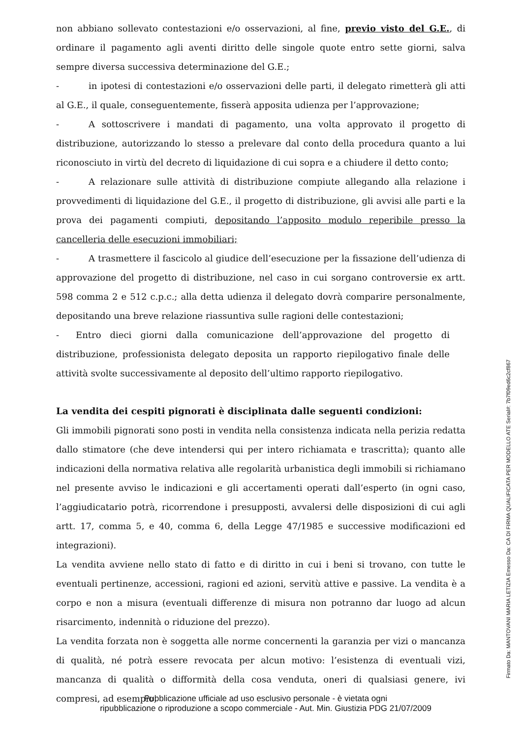non abbiano sollevato contestazioni e/o osservazioni, al fine, previo visto del G.E., di ordinare il pagamento agli aventi diritto delle singole quote entro sette giorni, salva sempre diversa successiva determinazione del G.E.;
- in ipotesi di contestazioni e/o osservazioni delle parti, il delegato rimetterà gli atti al G.E., il quale, conseguentemente, fisserà apposita udienza per l’approvazione;
- A sottoscrivere i mandati di pagamento, una volta approvato il progetto di distribuzione, autorizzando lo stesso a prelevare dal conto della procedura quanto a lui riconosciuto in virtù del decreto di liquidazione di cui sopra e a chiudere il detto conto;
- A relazionare sulle attività di distribuzione compiute allegando alla relazione i provvedimenti di liquidazione del G.E., il progetto di distribuzione, gli avvisi alle parti e la prova dei pagamenti compiuti, depositando l’apposito modulo reperibile presso la cancelleria delle esecuzioni immobiliari;
- A trasmettere il fascicolo al giudice dell’esecuzione per la fissazione dell’udienza di approvazione del progetto di distribuzione, nel caso in cui sorgano controversie ex artt. 598 comma 2 e 512 c.p.c.; alla detta udienza il delegato dovrà comparire personalmente, depositando una breve relazione riassuntiva sulle ragioni delle contestazioni;
- Entro dieci giorni dalla comunicazione dell’approvazione del progetto di distribuzione, professionista delegato deposita un rapporto riepilogativo finale delle attività svolte successivamente al deposito dell’ultimo rapporto riepilogativo.
La vendita dei cespiti pignorati è disciplinata dalle seguenti condizioni:
Gli immobili pignorati sono posti in vendita nella consistenza indicata nella perizia redatta dallo stimatore (che deve intendersi qui per intero richiamata e trascritta); quanto alle indicazioni della normativa relativa alle regolarità urbanistica degli immobili si richiamano nel presente avviso le indicazioni e gli accertamenti operati dall’esperto (in ogni caso, l’aggiudicatario potrà, ricorrendone i presupposti, avvalersi delle disposizioni di cui agli artt. 17, comma 5, e 40, comma 6, della Legge 47/1985 e successive modificazioni ed integrazioni).
La vendita avviene nello stato di fatto e di diritto in cui i beni si trovano, con tutte le eventuali pertinenze, accessioni, ragioni ed azioni, servitù attive e passive. La vendita è a corpo e non a misura (eventuali differenze di misura non potranno dar luogo ad alcun risarcimento, indennità o riduzione del prezzo).
La vendita forzata non è soggetta alle norme concernenti la garanzia per vizi o mancanza di qualità, né potrà essere revocata per alcun motivo: l’esistenza di eventuali vizi, mancanza di qualità o difformità della cosa venduta, oneri di qualsiasi genere, ivi compresi, ad esempio,
Pubblicazione ufficiale ad uso esclusivo personale - è vietata ogni
ripubblicazione o riproduzione a scopo commerciale - Aut. Min. Giustizia PDG 21/07/2009
Firmato Da: MANTOVANI MARIA LETIZIA Emesso Da: CA DI FIRMA QUALIFICATA PER MODELLO ATE Serial#: 7b7f09ed6c2cf867